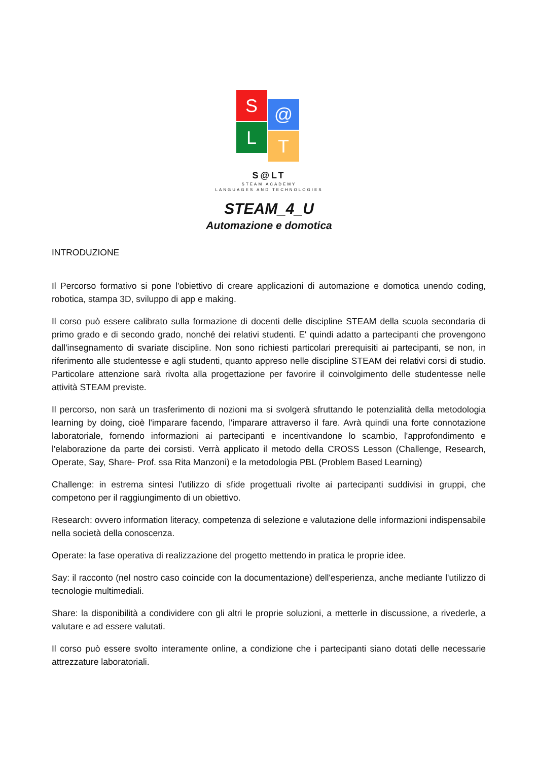S @
L T
S@LT
STEAM ACADEMY
LANGUAGES AND TECHNOLOGIES
STEAM_4_U
Automazione e domotica
INTRODUZIONE
Il Percorso formativo si pone l'obiettivo di creare applicazioni di automazione e domotica unendo coding, robotica, stampa 3D, sviluppo di app e making.
Il corso può essere calibrato sulla formazione di docenti delle discipline STEAM della scuola secondaria di primo grado e di secondo grado, nonché dei relativi studenti. E' quindi adatto a partecipanti che provengono dall'insegnamento di svariate discipline. Non sono richiesti particolari prerequisiti ai partecipanti, se non, in riferimento alle studentesse e agli studenti, quanto appreso nelle discipline STEAM dei relativi corsi di studio. Particolare attenzione sarà rivolta alla progettazione per favorire il coinvolgimento delle studentesse nelle attività STEAM previste.
Il percorso, non sarà un trasferimento di nozioni ma si svolgerà sfruttando le potenzialità della metodologia learning by doing, cioè l'imparare facendo, l'imparare attraverso il fare. Avrà quindi una forte connotazione laboratoriale, fornendo informazioni ai partecipanti e incentivandone lo scambio, l'approfondimento e l'elaborazione da parte dei corsisti. Verrà applicato il metodo della CROSS Lesson (Challenge, Research, Operate, Say, Share- Prof. ssa Rita Manzoni) e la metodologia PBL (Problem Based Learning)
Challenge: in estrema sintesi l'utilizzo di sfide progettuali rivolte ai partecipanti suddivisi in gruppi, che competono per il raggiungimento di un obiettivo.
Research: ovvero information literacy, competenza di selezione e valutazione delle informazioni indispensabile nella società della conoscenza.
Operate: la fase operativa di realizzazione del progetto mettendo in pratica le proprie idee.
Say: il racconto (nel nostro caso coincide con la documentazione) dell'esperienza, anche mediante l'utilizzo di tecnologie multimediali.
Share: la disponibilità a condividere con gli altri le proprie soluzioni, a metterle in discussione, a rivederle, a valutare e ad essere valutati.
Il corso può essere svolto interamente online, a condizione che i partecipanti siano dotati delle necessarie attrezzature laboratoriali.